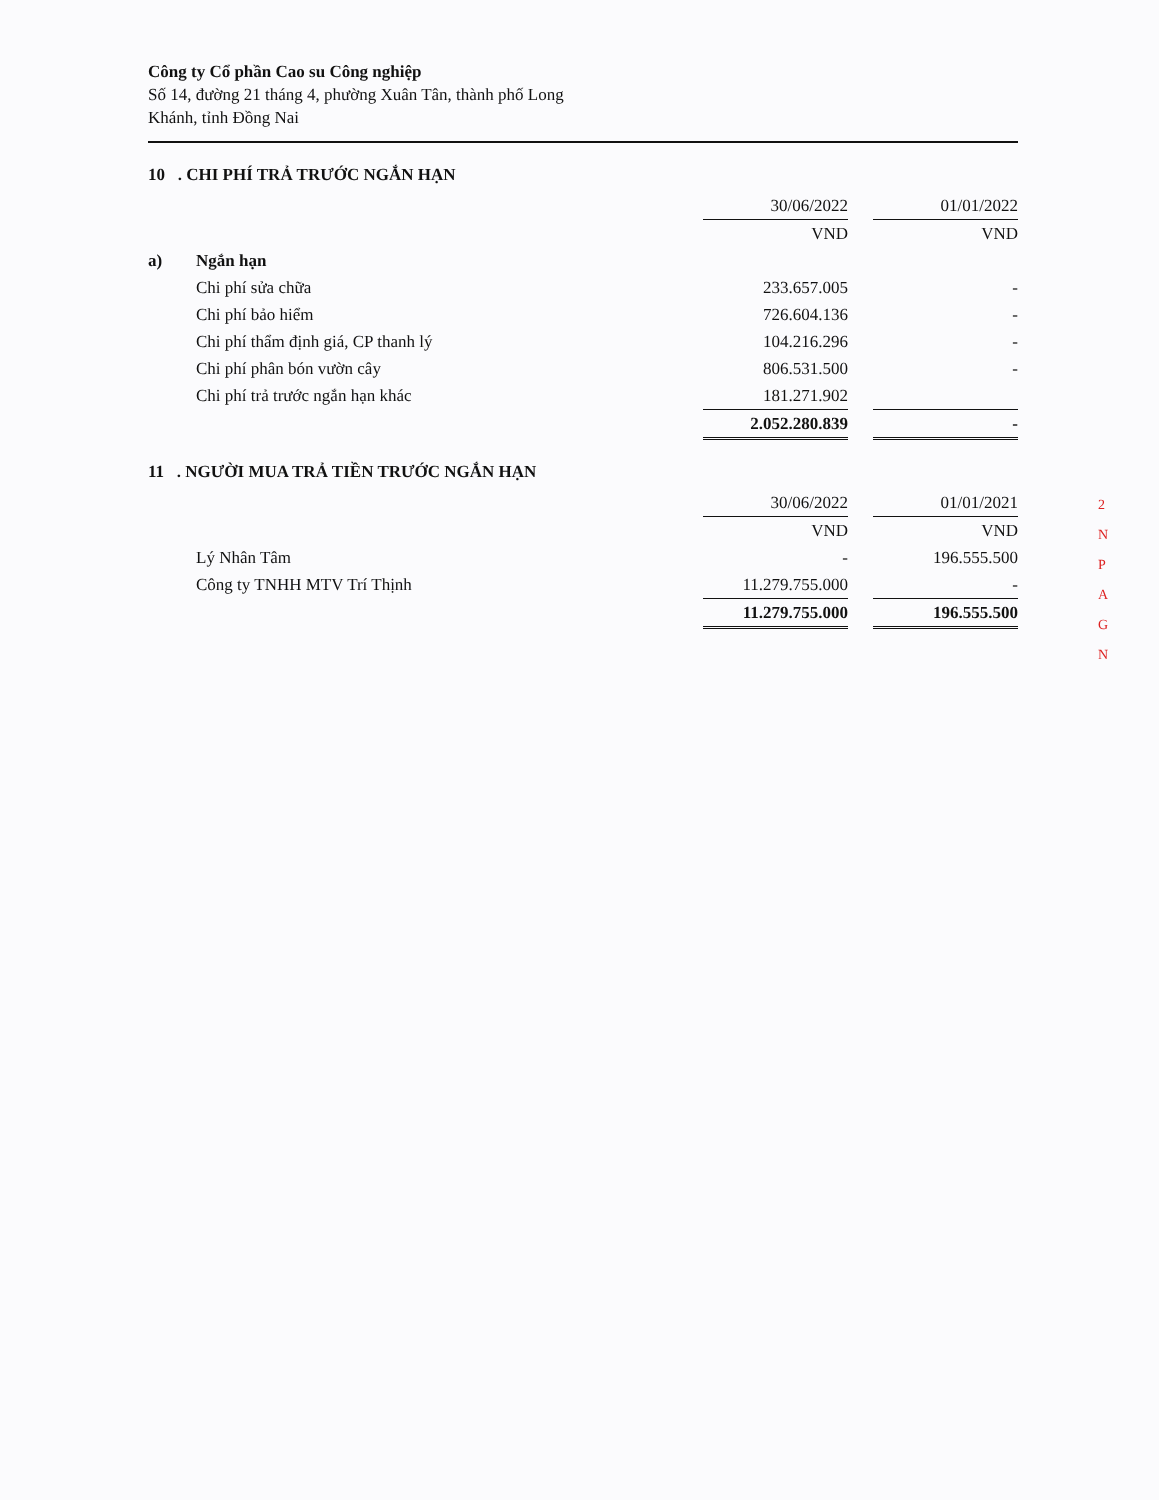Công ty Cổ phần Cao su Công nghiệp
Số 14, đường 21 tháng 4, phường Xuân Tân, thành phố Long
Khánh, tỉnh Đồng Nai
10 . CHI PHÍ TRẢ TRƯỚC NGẮN HẠN
| | | 30/06/2022 | | 01/01/2022 |
| | | VND | | VND |
| a) | Ngắn hạn | | | |
| | Chi phí sửa chữa | 233.657.005 | | - |
| | Chi phí bảo hiểm | 726.604.136 | | - |
| | Chi phí thẩm định giá, CP thanh lý | 104.216.296 | | - |
| | Chi phí phân bón vườn cây | 806.531.500 | | - |
| | Chi phí trả trước ngắn hạn khác | 181.271.902 | | |
| | | 2.052.280.839 | | - |
11 . NGƯỜI MUA TRẢ TIỀN TRƯỚC NGẮN HẠN
| | | 30/06/2022 | | 01/01/2021 |
| | | VND | | VND |
| | Lý Nhân Tâm | - | | 196.555.500 |
| | Công ty TNHH MTV Trí Thịnh | 11.279.755.000 | | - |
| | | 11.279.755.000 | | 196.555.500 |
2
N
P
A
G
N